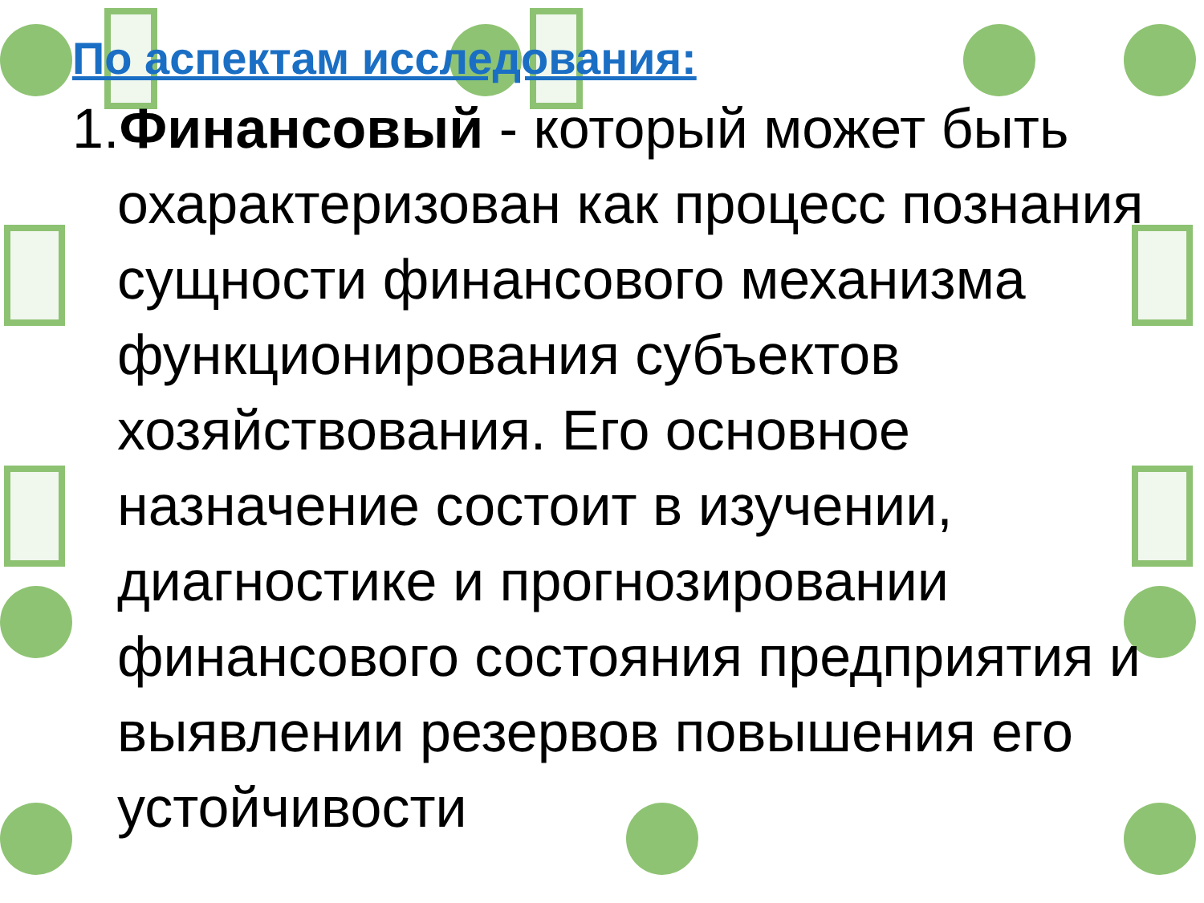По аспектам исследования:
1.Финансовый - который может быть охарактеризован как процесс познания сущности финансового механизма функционирования субъектов хозяйствования. Его основное назначение состоит в изучении, диагностике и прогнозировании финансового состояния предприятия и выявлении резервов повышения его устойчивости